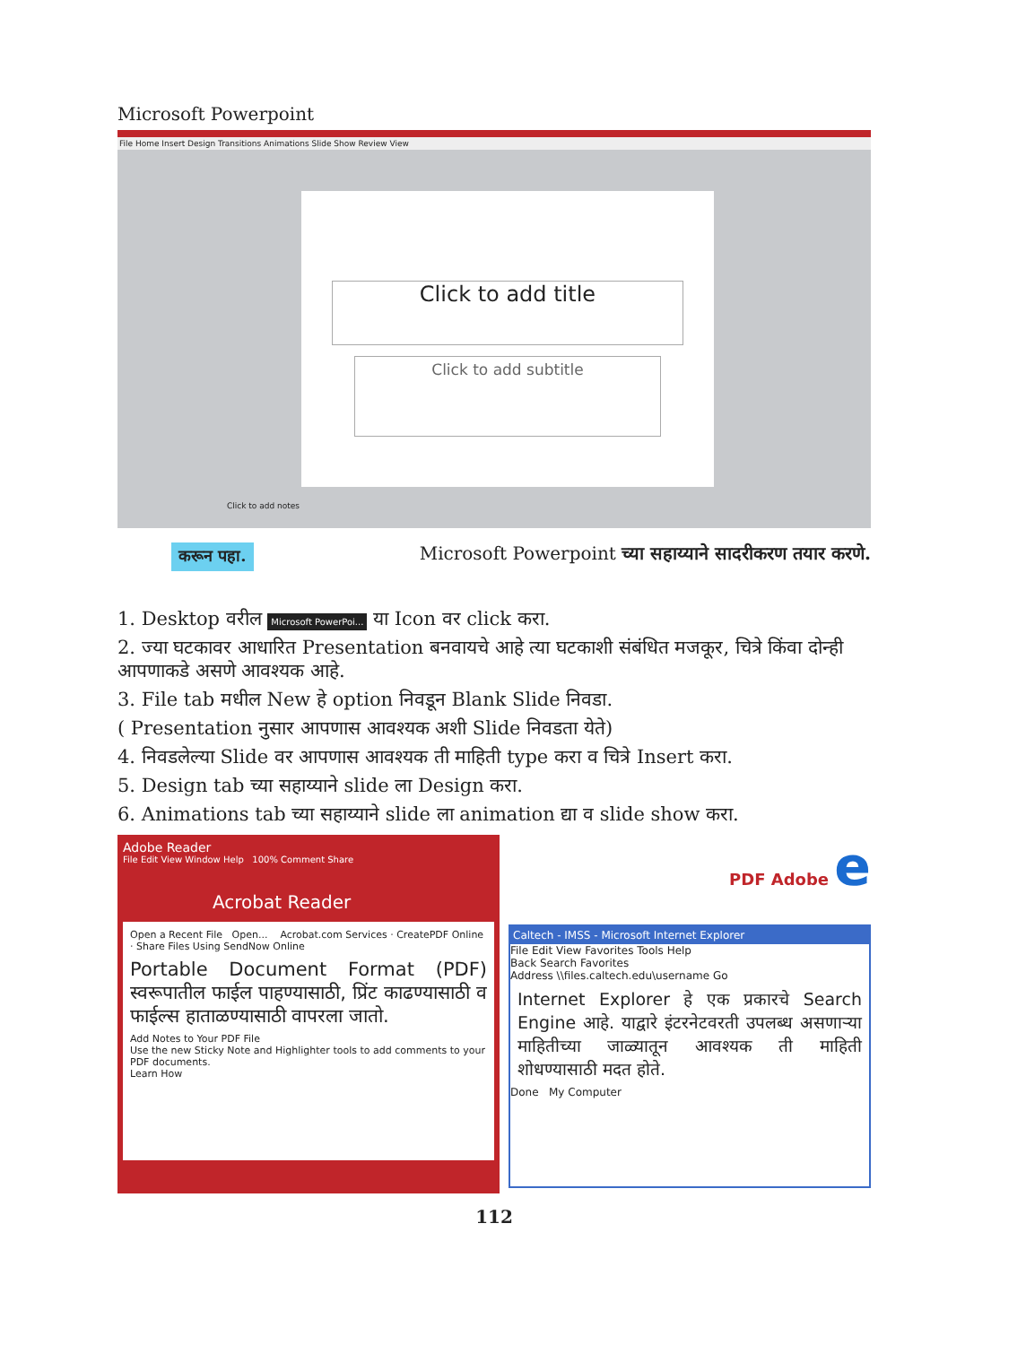Microsoft Powerpoint
File Home Insert Design Transitions Animations Slide Show Review View
Click to add title
Click to add subtitle
Click to add notes
करून पहा.
Microsoft Powerpoint च्या सहाय्याने सादरीकरण तयार करणे.
1. Desktop वरील Microsoft PowerPoi... या Icon वर click करा.
2. ज्या घटकावर आधारित Presentation बनवायचे आहे त्या घटकाशी संबंधित मजकूर, चित्रे किंवा दोन्ही आपणाकडे असणे आवश्यक आहे.
3. File tab मधील New हे option निवडून Blank Slide निवडा.
( Presentation नुसार आपणास आवश्यक अशी Slide निवडता येते)
4. निवडलेल्या Slide वर आपणास आवश्यक ती माहिती type करा व चित्रे Insert करा.
5. Design tab च्या सहाय्याने slide ला Design करा.
6. Animations tab च्या सहाय्याने slide ला animation द्या व slide show करा.
Adobe Reader
File Edit View Window Help 100% Comment Share
Acrobat Reader
Open a Recent File Open... Acrobat.com Services · CreatePDF Online · Share Files Using SendNow Online
Portable Document Format (PDF) स्वरूपातील फाईल पाहण्यासाठी, प्रिंट काढण्यासाठी व फाईल्स हाताळण्यासाठी वापरला जातो.
Add Notes to Your PDF File
Use the new Sticky Note and Highlighter tools to add comments to your PDF documents.
Learn How
PDF Adobe e
Caltech - IMSS - Microsoft Internet Explorer
File Edit View Favorites Tools Help
Back Search Favorites
Address \\files.caltech.edu\username Go
Internet Explorer हे एक प्रकारचे Search Engine आहे. याद्वारे इंटरनेटवरती उपलब्ध असणाऱ्या माहितीच्या जाळ्यातून आवश्यक ती माहिती शोधण्यासाठी मदत होते.
Done My Computer
112